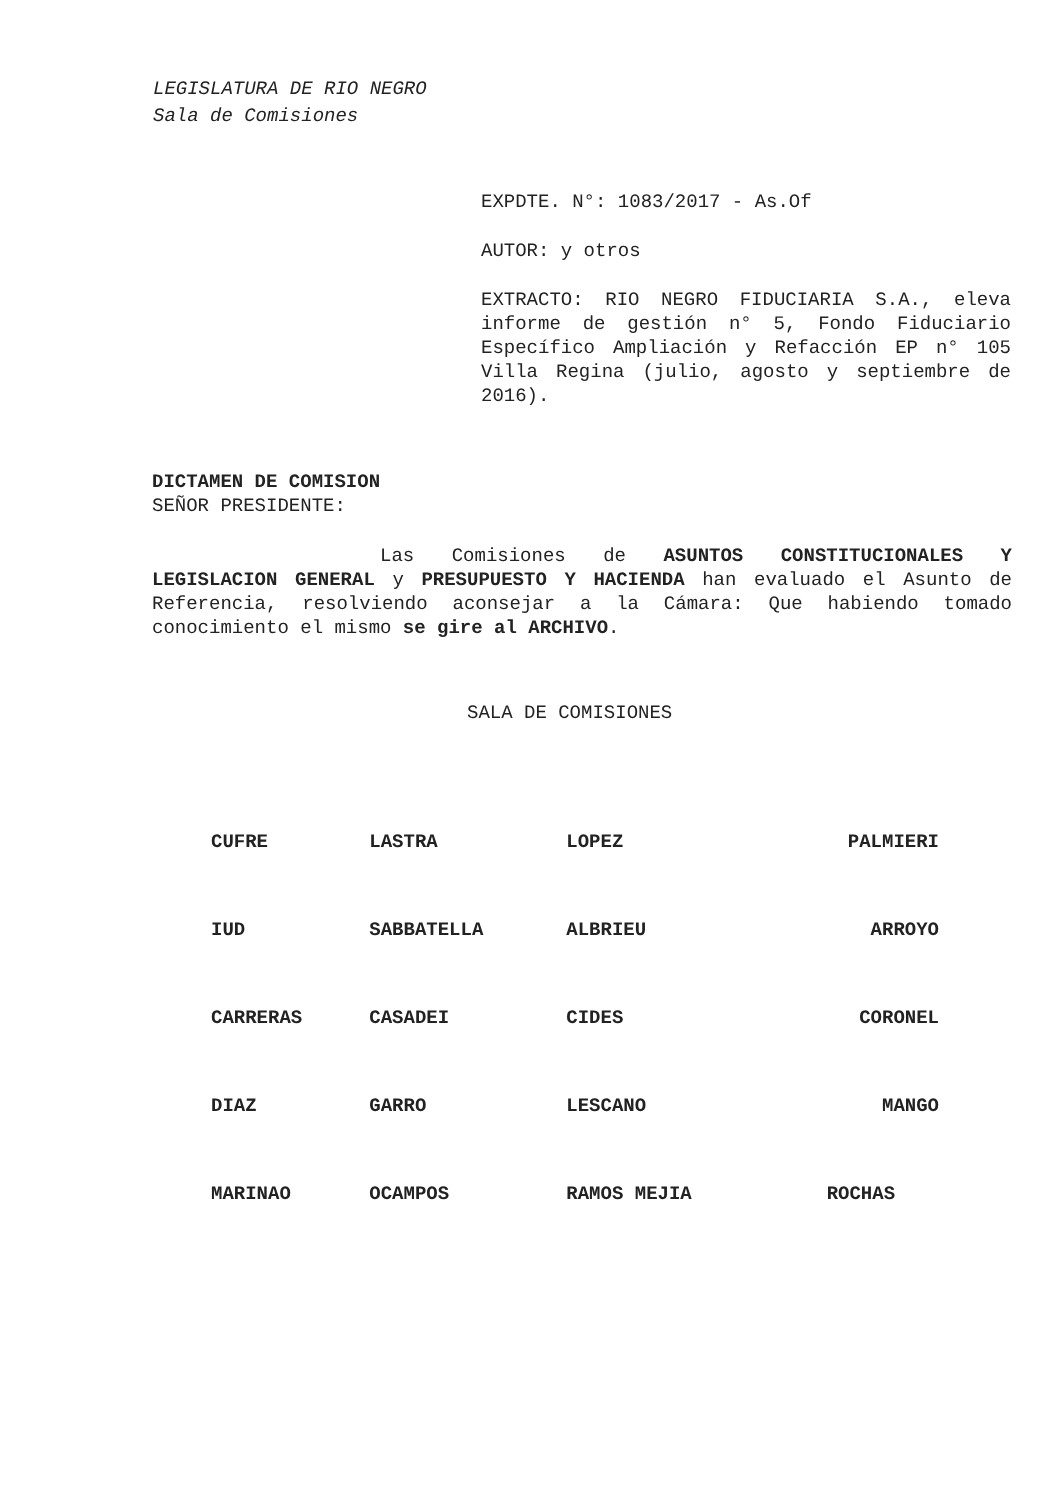LEGISLATURA DE RIO NEGRO
Sala de Comisiones
EXPDTE. N°: 1083/2017 - As.Of
AUTOR: y otros
EXTRACTO: RIO NEGRO FIDUCIARIA S.A., eleva informe de gestión n° 5, Fondo Fiduciario Específico Ampliación y Refacción EP n° 105 Villa Regina (julio, agosto y septiembre de 2016).
DICTAMEN DE COMISION
SEÑOR PRESIDENTE:
Las Comisiones de ASUNTOS CONSTITUCIONALES Y LEGISLACION GENERAL y PRESUPUESTO Y HACIENDA han evaluado el Asunto de Referencia, resolviendo aconsejar a la Cámara: Que habiendo tomado conocimiento el mismo se gire al ARCHIVO.
SALA DE COMISIONES
| CUFRE | LASTRA | LOPEZ | PALMIERI |
| IUD | SABBATELLA | ALBRIEU | ARROYO |
| CARRERAS | CASADEI | CIDES | CORONEL |
| DIAZ | GARRO | LESCANO | MANGO |
| MARINAO | OCAMPOS | RAMOS MEJIA | ROCHAS |